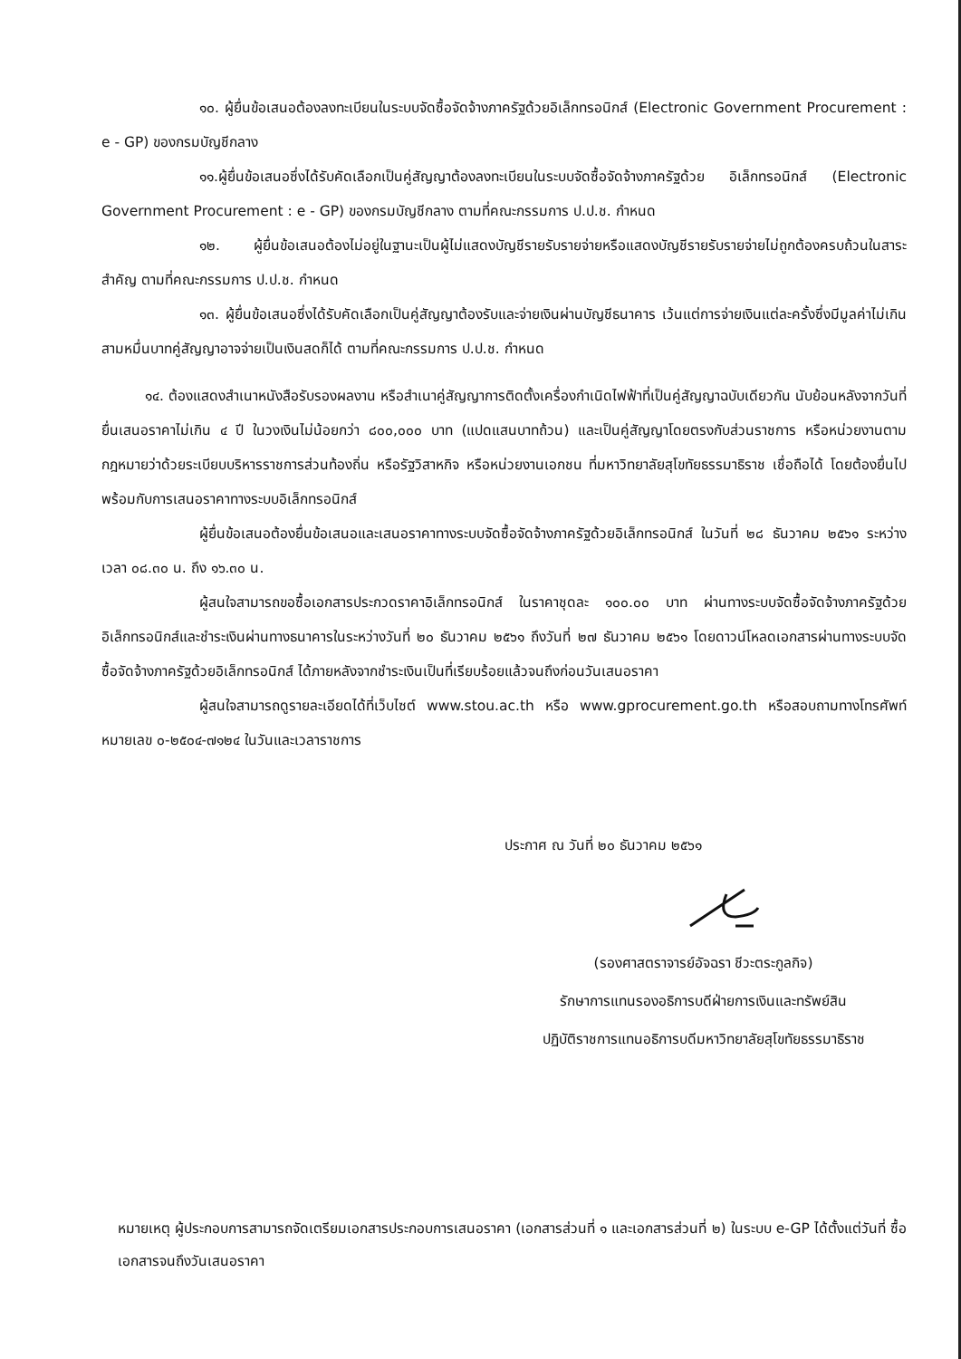๑๐. ผู้ยื่นข้อเสนอต้องลงทะเบียนในระบบจัดซื้อจัดจ้างภาครัฐด้วยอิเล็กทรอนิกส์ (Electronic Government Procurement : e - GP) ของกรมบัญชีกลาง
๑๑.ผู้ยื่นข้อเสนอซึ่งได้รับคัดเลือกเป็นคู่สัญญาต้องลงทะเบียนในระบบจัดซื้อจัดจ้างภาครัฐด้วย อิเล็กทรอนิกส์ (Electronic Government Procurement : e - GP) ของกรมบัญชีกลาง ตามที่คณะกรรมการ ป.ป.ช. กำหนด
๑๒. ผู้ยื่นข้อเสนอต้องไม่อยู่ในฐานะเป็นผู้ไม่แสดงบัญชีรายรับรายจ่ายหรือแสดงบัญชีรายรับรายจ่ายไม่ถูกต้องครบถ้วนในสาระสำคัญ ตามที่คณะกรรมการ ป.ป.ช. กำหนด
๑๓. ผู้ยื่นข้อเสนอซึ่งได้รับคัดเลือกเป็นคู่สัญญาต้องรับและจ่ายเงินผ่านบัญชีธนาคาร เว้นแต่การจ่ายเงินแต่ละครั้งซึ่งมีมูลค่าไม่เกินสามหมื่นบาทคู่สัญญาอาจจ่ายเป็นเงินสดก็ได้ ตามที่คณะกรรมการ ป.ป.ช. กำหนด
๑๔. ต้องแสดงสำเนาหนังสือรับรองผลงาน หรือสำเนาคู่สัญญาการติดตั้งเครื่องกำเนิดไฟฟ้าที่เป็นคู่สัญญาฉบับเดียวกัน นับย้อนหลังจากวันที่ยื่นเสนอราคาไม่เกิน ๔ ปี ในวงเงินไม่น้อยกว่า ๘๐๐,๐๐๐ บาท (แปดแสนบาทถ้วน) และเป็นคู่สัญญาโดยตรงกับส่วนราชการ หรือหน่วยงานตามกฎหมายว่าด้วยระเบียบบริหารราชการส่วนท้องถิ่น หรือรัฐวิสาหกิจ หรือหน่วยงานเอกชน ที่มหาวิทยาลัยสุโขทัยธรรมาธิราช เชื่อถือได้ โดยต้องยื่นไปพร้อมกับการเสนอราคาทางระบบอิเล็กทรอนิกส์
ผู้ยื่นข้อเสนอต้องยื่นข้อเสนอและเสนอราคาทางระบบจัดซื้อจัดจ้างภาครัฐด้วยอิเล็กทรอนิกส์ ในวันที่ ๒๘ ธันวาคม ๒๕๖๑ ระหว่างเวลา ๐๘.๓๐ น. ถึง ๑๖.๓๐ น.
ผู้สนใจสามารถขอซื้อเอกสารประกวดราคาอิเล็กทรอนิกส์ ในราคาชุดละ ๑๐๐.๐๐ บาท ผ่านทางระบบจัดซื้อจัดจ้างภาครัฐด้วยอิเล็กทรอนิกส์และชำระเงินผ่านทางธนาคารในระหว่างวันที่ ๒๐ ธันวาคม ๒๕๖๑ ถึงวันที่ ๒๗ ธันวาคม ๒๕๖๑ โดยดาวน์โหลดเอกสารผ่านทางระบบจัดซื้อจัดจ้างภาครัฐด้วยอิเล็กทรอนิกส์ ได้ภายหลังจากชำระเงินเป็นที่เรียบร้อยแล้วจนถึงก่อนวันเสนอราคา
ผู้สนใจสามารถดูรายละเอียดได้ที่เว็บไซต์ www.stou.ac.th หรือ www.gprocurement.go.th หรือสอบถามทางโทรศัพท์หมายเลข ๐-๒๕๐๔-๗๑๒๔ ในวันและเวลาราชการ
ประกาศ ณ วันที่ ๒๐ ธันวาคม ๒๕๖๑
(รองศาสตราจารย์อัจฉรา ชีวะตระกูลกิจ)
รักษาการแทนรองอธิการบดีฝ่ายการเงินและทรัพย์สิน
ปฏิบัติราชการแทนอธิการบดีมหาวิทยาลัยสุโขทัยธรรมาธิราช
หมายเหตุ ผู้ประกอบการสามารถจัดเตรียมเอกสารประกอบการเสนอราคา (เอกสารส่วนที่ ๑ และเอกสารส่วนที่ ๒) ในระบบ e-GP ได้ตั้งแต่วันที่ ซื้อเอกสารจนถึงวันเสนอราคา